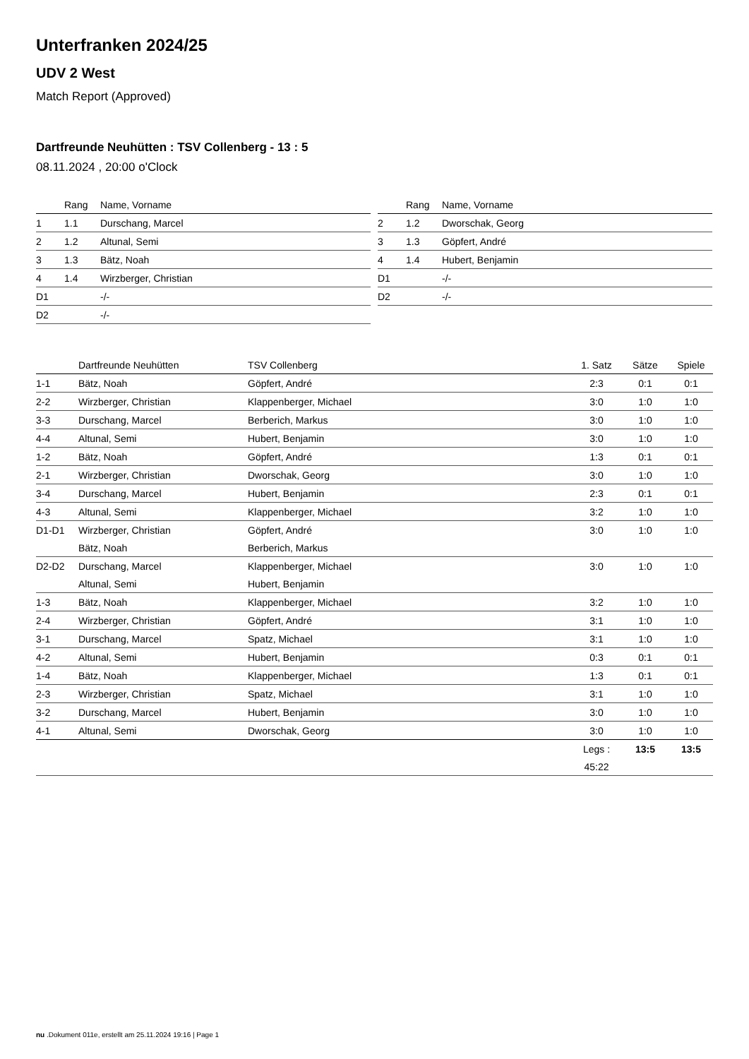Unterfranken 2024/25
UDV 2 West
Match Report (Approved)
Dartfreunde Neuhütten : TSV Collenberg - 13 : 5
08.11.2024 , 20:00 o'Clock
| | Rang | Name, Vorname |
| --- | --- | --- |
| 1 | 1.1 | Durschang, Marcel |
| 2 | 1.2 | Altunal, Semi |
| 3 | 1.3 | Bätz, Noah |
| 4 | 1.4 | Wirzberger, Christian |
| D1 | | -/- |
| D2 | | -/- |
| | Rang | Name, Vorname |
| --- | --- | --- |
| 2 | 1.2 | Dworschak, Georg |
| 3 | 1.3 | Göpfert, André |
| 4 | 1.4 | Hubert, Benjamin |
| D1 | | -/- |
| D2 | | -/- |
| | Dartfreunde Neuhütten | TSV Collenberg | 1. Satz | Sätze | Spiele |
| --- | --- | --- | --- | --- | --- |
| 1-1 | Bätz, Noah | Göpfert, André | 2:3 | 0:1 | 0:1 |
| 2-2 | Wirzberger, Christian | Klappenberger, Michael | 3:0 | 1:0 | 1:0 |
| 3-3 | Durschang, Marcel | Berberich, Markus | 3:0 | 1:0 | 1:0 |
| 4-4 | Altunal, Semi | Hubert, Benjamin | 3:0 | 1:0 | 1:0 |
| 1-2 | Bätz, Noah | Göpfert, André | 1:3 | 0:1 | 0:1 |
| 2-1 | Wirzberger, Christian | Dworschak, Georg | 3:0 | 1:0 | 1:0 |
| 3-4 | Durschang, Marcel | Hubert, Benjamin | 2:3 | 0:1 | 0:1 |
| 4-3 | Altunal, Semi | Klappenberger, Michael | 3:2 | 1:0 | 1:0 |
| D1-D1 | Wirzberger, Christian | Göpfert, André | 3:0 | 1:0 | 1:0 |
| | Bätz, Noah | Berberich, Markus | | | |
| D2-D2 | Durschang, Marcel | Klappenberger, Michael | 3:0 | 1:0 | 1:0 |
| | Altunal, Semi | Hubert, Benjamin | | | |
| 1-3 | Bätz, Noah | Klappenberger, Michael | 3:2 | 1:0 | 1:0 |
| 2-4 | Wirzberger, Christian | Göpfert, André | 3:1 | 1:0 | 1:0 |
| 3-1 | Durschang, Marcel | Spatz, Michael | 3:1 | 1:0 | 1:0 |
| 4-2 | Altunal, Semi | Hubert, Benjamin | 0:3 | 0:1 | 0:1 |
| 1-4 | Bätz, Noah | Klappenberger, Michael | 1:3 | 0:1 | 0:1 |
| 2-3 | Wirzberger, Christian | Spatz, Michael | 3:1 | 1:0 | 1:0 |
| 3-2 | Durschang, Marcel | Hubert, Benjamin | 3:0 | 1:0 | 1:0 |
| 4-1 | Altunal, Semi | Dworschak, Georg | 3:0 | 1:0 | 1:0 |
| | | | Legs : | 13:5 | 13:5 |
| | | | 45:22 | | |
nu .Dokument 011e, erstellt am 25.11.2024 19:16 | Page 1